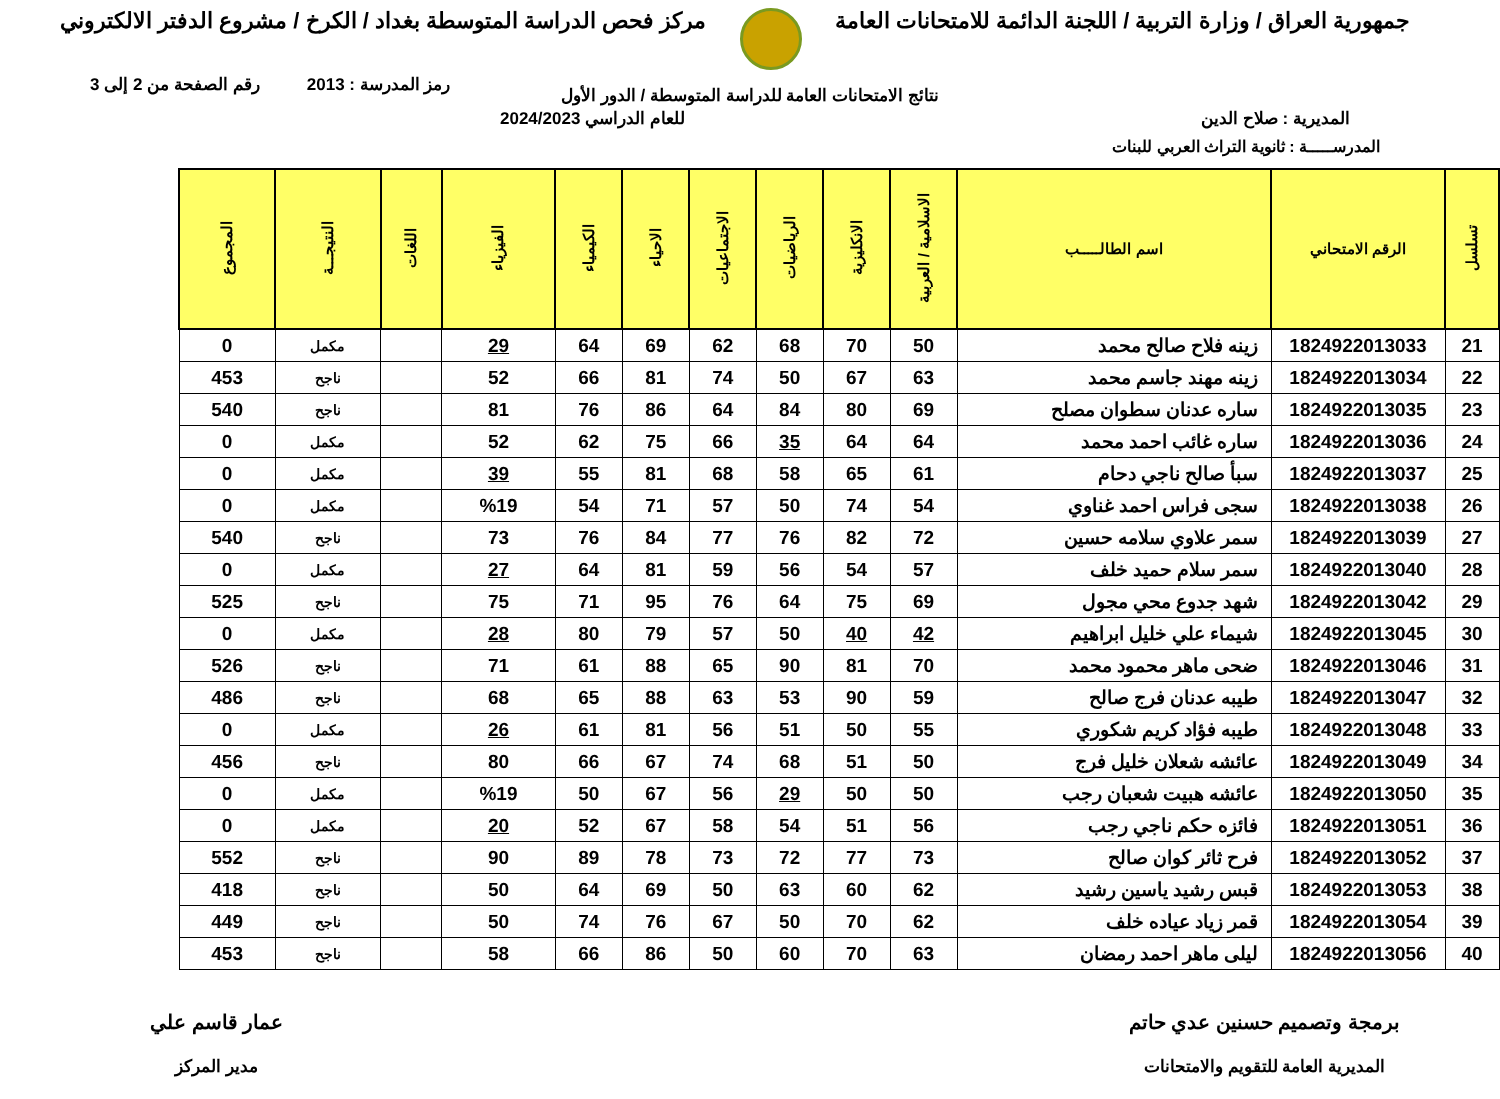جمهورية العراق / وزارة التربية / اللجنة الدائمة للامتحانات العامة
مركز فحص الدراسة المتوسطة بغداد / الكرخ / مشروع الدفتر الالكتروني
رمز المدرسة : 2013 رقم الصفحة من 2 إلى 3
نتائج الامتحانات العامة للدراسة المتوسطة / الدور الأول
المديرية : صلاح الدين للعام الدراسي 2024/2023
المدرســـــة : ثانوية التراث العربي للبنات
| تسلسل | الرقم الامتحاني | اسم الطالـــــب | الاسلامية / العربية | الانكليزية | الرياضيات | الاجتماعيات | الاحياء | الكيمياء | الفيزياء | اللغات | النتيجـــة | المجموع |
| --- | --- | --- | --- | --- | --- | --- | --- | --- | --- | --- | --- | --- |
| 21 | 1824922013033 | زينه فلاح صالح محمد | 50 | 70 | 68 | 62 | 69 | 64 | 29 | | مكمل | 0 |
| 22 | 1824922013034 | زينه مهند جاسم محمد | 63 | 67 | 50 | 74 | 81 | 66 | 52 | | ناجح | 453 |
| 23 | 1824922013035 | ساره عدنان سطوان مصلح | 69 | 80 | 84 | 64 | 86 | 76 | 81 | | ناجح | 540 |
| 24 | 1824922013036 | ساره غائب احمد محمد | 64 | 64 | 35 | 66 | 75 | 62 | 52 | | مكمل | 0 |
| 25 | 1824922013037 | سبأ صالح ناجي دحام | 61 | 65 | 58 | 68 | 81 | 55 | 39 | | مكمل | 0 |
| 26 | 1824922013038 | سجى فراس احمد غناوي | 54 | 74 | 50 | 57 | 71 | 54 | %19 | | مكمل | 0 |
| 27 | 1824922013039 | سمر علاوي سلامه حسين | 72 | 82 | 76 | 77 | 84 | 76 | 73 | | ناجح | 540 |
| 28 | 1824922013040 | سمر سلام حميد خلف | 57 | 54 | 56 | 59 | 81 | 64 | 27 | | مكمل | 0 |
| 29 | 1824922013042 | شهد جدوع محي مجول | 69 | 75 | 64 | 76 | 95 | 71 | 75 | | ناجح | 525 |
| 30 | 1824922013045 | شيماء علي خليل ابراهيم | 42 | 40 | 50 | 57 | 79 | 80 | 28 | | مكمل | 0 |
| 31 | 1824922013046 | ضحى ماهر محمود محمد | 70 | 81 | 90 | 65 | 88 | 61 | 71 | | ناجح | 526 |
| 32 | 1824922013047 | طيبه عدنان فرج صالح | 59 | 90 | 53 | 63 | 88 | 65 | 68 | | ناجح | 486 |
| 33 | 1824922013048 | طيبه فؤاد كريم شكوري | 55 | 50 | 51 | 56 | 81 | 61 | 26 | | مكمل | 0 |
| 34 | 1824922013049 | عائشه شعلان خليل فرج | 50 | 51 | 68 | 74 | 67 | 66 | 80 | | ناجح | 456 |
| 35 | 1824922013050 | عائشه هبيت شعبان رجب | 50 | 50 | 29 | 56 | 67 | 50 | %19 | | مكمل | 0 |
| 36 | 1824922013051 | فائزه حكم ناجي رجب | 56 | 51 | 54 | 58 | 67 | 52 | 20 | | مكمل | 0 |
| 37 | 1824922013052 | فرح ثائر كوان صالح | 73 | 77 | 72 | 73 | 78 | 89 | 90 | | ناجح | 552 |
| 38 | 1824922013053 | قبس رشيد ياسين رشيد | 62 | 60 | 63 | 50 | 69 | 64 | 50 | | ناجح | 418 |
| 39 | 1824922013054 | قمر زياد عياده خلف | 62 | 70 | 50 | 67 | 76 | 74 | 50 | | ناجح | 449 |
| 40 | 1824922013056 | ليلى ماهر احمد رمضان | 63 | 70 | 60 | 50 | 86 | 66 | 58 | | ناجح | 453 |
برمجة وتصميم حسنين عدي حاتم
المديرية العامة للتقويم والامتحانات
عمار قاسم علي
مدير المركز